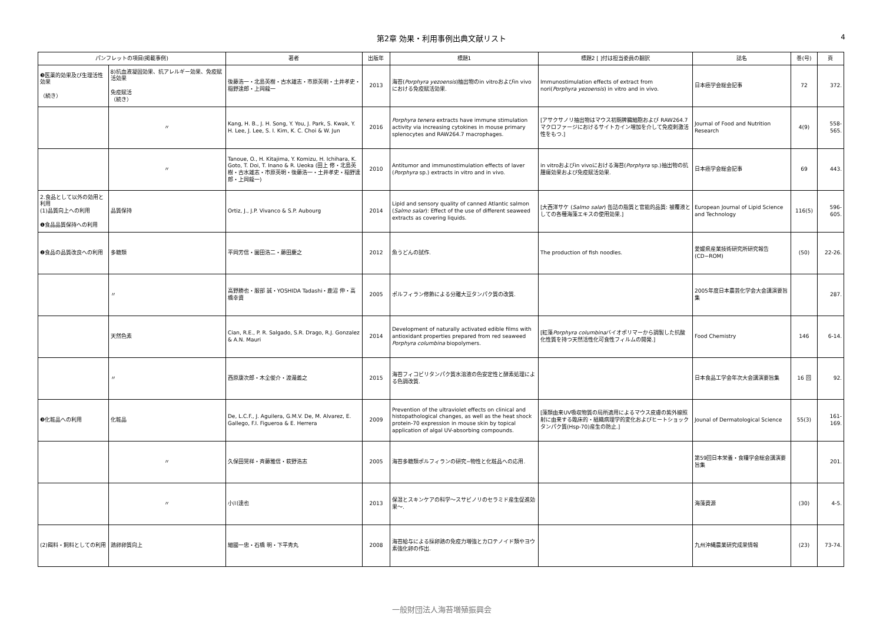第2章 効果・利用事例出典文献リスト
4
| パンフレットの項目(掲載事例) | | 著者 | 出版年 | 標題1 | 標題2 [ ]付は担当委員の翻訳 | 誌名 | 巻(号) | 頁 |
| --- | --- | --- | --- | --- | --- | --- | --- | --- |
| ❸医薬的効果及び生理活性効果 （続き） | 8)抗血液凝固効果、抗アレルギー効果、免疫賦活効果 免疫賦活 （続き） | 後藤浩一・北島英樹・古水雄志・市原英明・土井孝史・稲野達郎・上岡龍一 | 2013 | 海苔( Porphyra yezoensis )抽出物のin vitroおよびin vivoにおける免疫賦活効果. | Immunostimulation effects of extract from nori( Porphyra yezoensis ) in vitro and in vivo. | 日本癌学会総会記事 | 72 | 372. |
| | 〃 | Kang, H. B., J. H. Song, Y. You, J. Park, S. Kwak, Y. H. Lee, J. Lee, S. I. Kim, K. C. Choi & W. Jun | 2016 | Porphyra tenera extracts have immune stimulation activity via increasing cytokines in mouse primary splenocytes and RAW264.7 macrophages. | [アサクサノリ抽出物はマウス初期脾臓細胞および RAW264.7マクロファージにおけるサイトカイン増加を介して免疫刺激活性をもつ.] | Journal of Food and Nutrition Research | 4(9) | 558-565. |
| | 〃 | Tanoue, O., H. Kitajima, Y. Komizu, H. Ichihara, K. Goto, T. Doi, T. Inano & R. Ueoka (田上 修・北島英樹・古水雄志・市原英明・後藤浩一・土井孝史・稲野達郎・上岡龍一) | 2010 | Antitumor and immunostimulation effects of laver ( Porphyra sp.) extracts in vitro and in vivo. | in vitroおよびin vivoにおける海苔( Porphyra sp.)抽出物の抗腫瘍効果および免疫賦活効果. | 日本癌学会総会記事 | 69 | 443. |
| 2.食品として以外の効用と利用 (1)品質向上への利用 ❶食品品質保持への利用 | 品質保持 | Ortiz, J., J.P. Vivanco & S.P. Aubourg | 2014 | Lipid and sensory quality of canned Atlantic salmon ( Salmo salar ): Effect of the use of different seaweed extracts as covering liquids. | [大西洋サケ ( Salmo salar ) 缶詰の脂質と官能的品質: 被覆液としての各種海藻エキスの使用効果.] | European Journal of Lipid Science and Technology | 116(5) | 596-605. |
| ❷食品の品質改良への利用 | 多糖類 | 平岡芳信・園田浩二・藤田慶之 | 2012 | 魚うどんの試作. | The production of fish noodles. | 愛媛県産業技術研究所研究報告(CD−ROM) | (50) | 22-26. |
| | 〃 | 高野勝也・服部 誠・YOSHIDA Tadashi・鹿沼 伸・高橋幸資 | 2005 | ポルフィラン修飾による分離大豆タンパク質の改質. | | 2005年度日本農芸化学会大会講演要旨集 | | 287. |
| | 天然色素 | Cian, R.E., P. R. Salgado, S.R. Drago, R.J. Gonzalez & A.N. Mauri | 2014 | Development of naturally activated edible films with antioxidant properties prepared from red seaweed Porphyra columbina biopolymers. | [紅藻 Porphyra columbina バイオポリマーから調製した抗酸化性質を持つ天然活性化可食性フィルムの開発.] | Food Chemistry | 146 | 6-14. |
| | 〃 | 西原康次郎・木全俊介・渡邉義之 | 2015 | 海苔フィコビリタンパク質水溶液の色安定性と酵素処理による色調改質. | | 日本食品工学会年次大会講演要旨集 | 16 回 | 92. |
| ❸化粧品への利用 | 化粧品 | De, L.C.F., J. Aguilera, G.M.V. De, M. Alvarez, E. Gallego, F.I. Figueroa & E. Herrera | 2009 | Prevention of the ultraviolet effects on clinical and histopathological changes, as well as the heat shock protein-70 expression in mouse skin by topical application of algal UV-absorbing compounds. | [藻類由来UV吸収物質の局所適用によるマウス皮膚の紫外線照射に由来する臨床的・組織病理学的変化およびヒートショックタンパク質(Hsp-70)産生の防止.] | Jounal of Dermatological Science | 55(3) | 161-169. |
| | 〃 | 久保田晃祥・斉藤雅信・萩野浩志 | 2005 | 海苔多糖類ポルフィランの研究−物性と化粧品への応用. | | 第59回日本栄養・食糧学会総会講演要旨集 | | 201. |
| | 〃 | 小川達也 | 2013 | 保湿とスキンケアの科学〜スサビノリのセラミド産生促進効果〜. | | 海藻資源 | (30) | 4-5. |
| (2)餌料・飼料としての利用 | 鶏卵卵質向上 | 細國一忠・石橋 明・下平秀丸 | 2008 | 海苔給与による採卵鶏の免疫力増強とカロテノイド類やヨウ素強化卵の作出. | | 九州沖縄農業研究成果情報 | (23) | 73-74. |
一般財団法人海苔増殖振興会